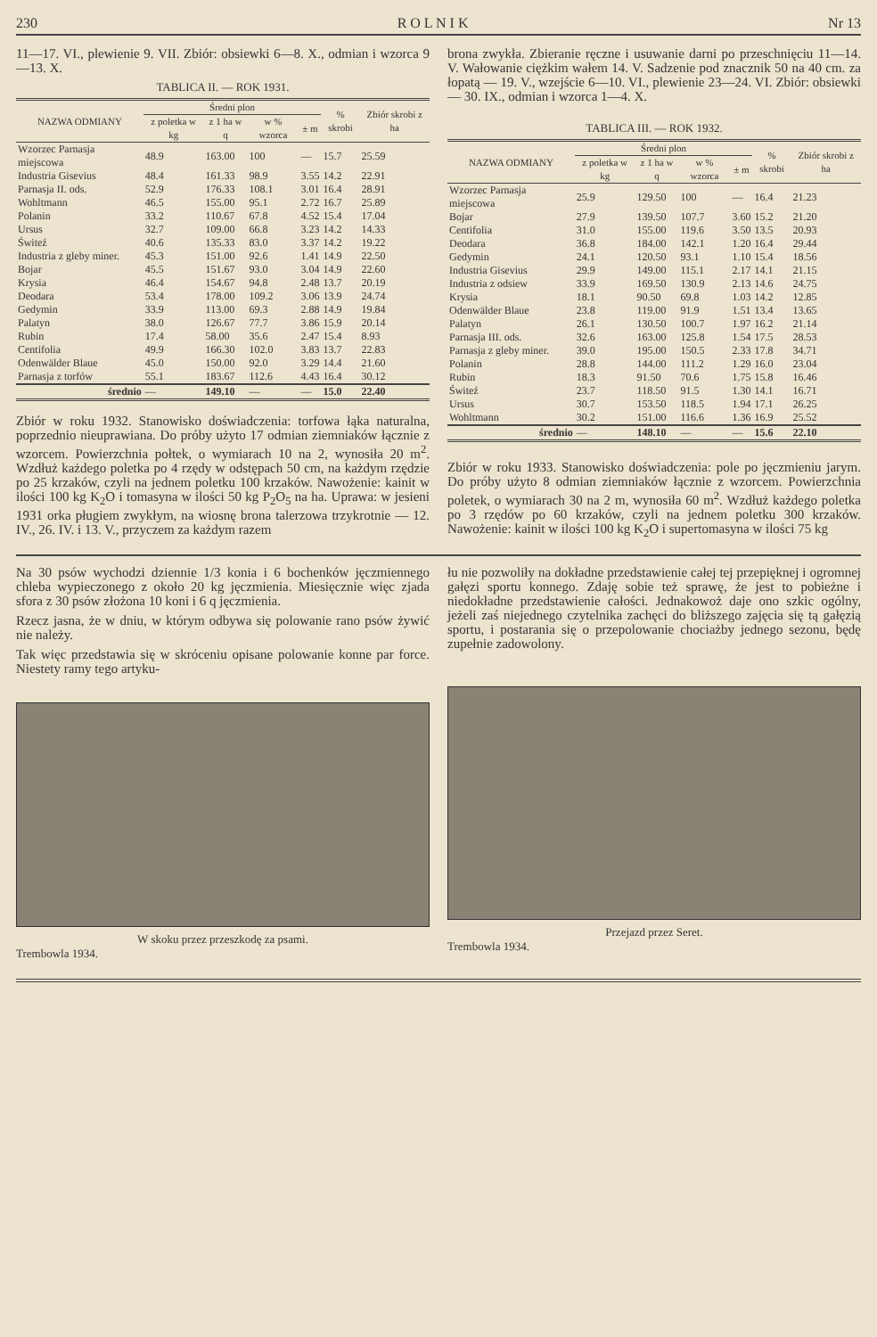230 R O L N I K Nr 13
11—17. VI., plewienie 9. VII. Zbiór: obsiewki 6—8. X., odmian i wzorca 9—13. X.
TABLICA II. — ROK 1931.
| NAZWA ODMIANY | Średni plon | | | | % skrobi | Zbiór skrobi z ha |
| --- | --- | --- | --- | --- | --- | --- |
| | z poletka w kg | z 1 ha w q | w % wzorca | ± m | | |
| Wzorzec Parnasja miejscowa | 48.9 | 163.00 | 100 | — | 15.7 | 25.59 |
| Industria Gisevius | 48.4 | 161.33 | 98.9 | 3.55 | 14.2 | 22.91 |
| Parnasja II. ods. | 52.9 | 176.33 | 108.1 | 3.01 | 16.4 | 28.91 |
| Wohltmann | 46.5 | 155.00 | 95.1 | 2.72 | 16.7 | 25.89 |
| Polanin | 33.2 | 110.67 | 67.8 | 4.52 | 15.4 | 17.04 |
| Ursus | 32.7 | 109.00 | 66.8 | 3.23 | 14.2 | 14.33 |
| Świteź | 40.6 | 135.33 | 83.0 | 3.37 | 14.2 | 19.22 |
| Industria z gleby miner. | 45.3 | 151.00 | 92.6 | 1.41 | 14.9 | 22.50 |
| Bojar | 45.5 | 151.67 | 93.0 | 3.04 | 14.9 | 22.60 |
| Krysia | 46.4 | 154.67 | 94.8 | 2.48 | 13.7 | 20.19 |
| Deodara | 53.4 | 178.00 | 109.2 | 3.06 | 13.9 | 24.74 |
| Gedymin | 33.9 | 113.00 | 69.3 | 2.88 | 14.9 | 19.84 |
| Palatyn | 38.0 | 126.67 | 77.7 | 3.86 | 15.9 | 20.14 |
| Rubin | 17.4 | 58.00 | 35.6 | 2.47 | 15.4 | 8.93 |
| Centifolia | 49.9 | 166.30 | 102.0 | 3.83 | 13.7 | 22.83 |
| Odenwälder Blaue | 45.0 | 150.00 | 92.0 | 3.29 | 14.4 | 21.60 |
| Parnasja z torfów | 55.1 | 183.67 | 112.6 | 4.43 | 16.4 | 30.12 |
| średnio | — | 149.10 | — | — | 15.0 | 22.40 |
Zbiór w roku 1932. Stanowisko doświadczenia: torfowa łąka naturalna, poprzednio nieuprawiana. Do próby użyto 17 odmian ziemniaków łącznie z wzorcem. Powierzchnia połtek, o wymiarach 10 na 2, wynosiła 20 m<sup>2</sup>. Wzdłuż każdego poletka po 4 rzędy w odstępach 50 cm, na każdym rzędzie po 25 krzaków, czyli na jednem poletku 100 krzaków. Nawożenie: kainit w ilości 100 kg K<sub>2</sub>O i tomasyna w ilości 50 kg P<sub>2</sub>O<sub>5</sub> na ha. Uprawa: w jesieni 1931 orka pługiem zwykłym, na wiosnę brona talerzowa trzykrotnie — 12. IV., 26. IV. i 13. V., przyczem za każdym razem
brona zwykła. Zbieranie ręczne i usuwanie darni po przeschnięciu 11—14. V. Wałowanie ciężkim wałem 14. V. Sadzenie pod znacznik 50 na 40 cm. za łopatą — 19. V., wzejście 6—10. VI., plewienie 23—24. VI. Zbiór: obsiewki — 30. IX., odmian i wzorca 1—4. X.
TABLICA III. — ROK 1932.
| NAZWA ODMIANY | Średni plon | | | | % skrobi | Zbiór skrobi z ha |
| --- | --- | --- | --- | --- | --- | --- |
| | z poletka w kg | z 1 ha w q | w % wzorca | ± m | | |
| Wzorzec Parnasja miejscowa | 25.9 | 129.50 | 100 | — | 16.4 | 21.23 |
| Bojar | 27.9 | 139.50 | 107.7 | 3.60 | 15.2 | 21.20 |
| Centifolia | 31.0 | 155.00 | 119.6 | 3.50 | 13.5 | 20.93 |
| Deodara | 36.8 | 184.00 | 142.1 | 1.20 | 16.4 | 29.44 |
| Gedymin | 24.1 | 120.50 | 93.1 | 1.10 | 15.4 | 18.56 |
| Industria Gisevius | 29.9 | 149.00 | 115.1 | 2.17 | 14.1 | 21.15 |
| Industria z odsiew | 33.9 | 169.50 | 130.9 | 2.13 | 14.6 | 24.75 |
| Krysia | 18.1 | 90.50 | 69.8 | 1.03 | 14.2 | 12.85 |
| Odenwälder Blaue | 23.8 | 119.00 | 91.9 | 1.51 | 13.4 | 13.65 |
| Palatyn | 26.1 | 130.50 | 100.7 | 1.97 | 16.2 | 21.14 |
| Parnasja III. ods. | 32.6 | 163.00 | 125.8 | 1.54 | 17.5 | 28.53 |
| Parnasja z gleby miner. | 39.0 | 195.00 | 150.5 | 2.33 | 17.8 | 34.71 |
| Polanin | 28.8 | 144.00 | 111.2 | 1.29 | 16.0 | 23.04 |
| Rubin | 18.3 | 91.50 | 70.6 | 1.75 | 15.8 | 16.46 |
| Świteź | 23.7 | 118.50 | 91.5 | 1.30 | 14.1 | 16.71 |
| Ursus | 30.7 | 153.50 | 118.5 | 1.94 | 17.1 | 26.25 |
| Wohltmann | 30.2 | 151.00 | 116.6 | 1.36 | 16.9 | 25.52 |
| średnio | — | 148.10 | — | — | 15.6 | 22.10 |
Zbiór w roku 1933. Stanowisko doświadczenia: pole po jęczmieniu jarym. Do próby użyto 8 odmian ziemniaków łącznie z wzorcem. Powierzchnia poletek, o wymiarach 30 na 2 m, wynosiła 60 m<sup>2</sup>. Wzdłuż każdego poletka po 3 rzędów po 60 krzaków, czyli na jednem poletku 300 krzaków. Nawożenie: kainit w ilości 100 kg K<sub>2</sub>O i supertomasyna w ilości 75 kg
Na 30 psów wychodzi dziennie 1/3 konia i 6 bochenków jęczmiennego chleba wypieczonego z około 20 kg jęczmienia. Miesięcznie więc zjada sfora z 30 psów złożona 10 koni i 6 q jęczmienia.
Rzecz jasna, że w dniu, w którym odbywa się polowanie rano psów żywić nie należy.
Tak więc przedstawia się w skróceniu opisane polowanie konne par force. Niestety ramy tego artyku-
W skoku przez przeszkodę za psami.
Trembowla 1934.
łu nie pozwoliły na dokładne przedstawienie całej tej przepięknej i ogromnej gałęzi sportu konnego. Zdaję sobie też sprawę, że jest to pobieżne i niedokładne przedstawienie całości. Jednakowoż daje ono szkic ogólny, jeżeli zaś niejednego czytelnika zachęci do bliższego zajęcia się tą gałęzią sportu, i postarania się o przepolowanie chociażby jednego sezonu, będę zupełnie zadowolony.
Przejazd przez Seret.
Trembowla 1934.